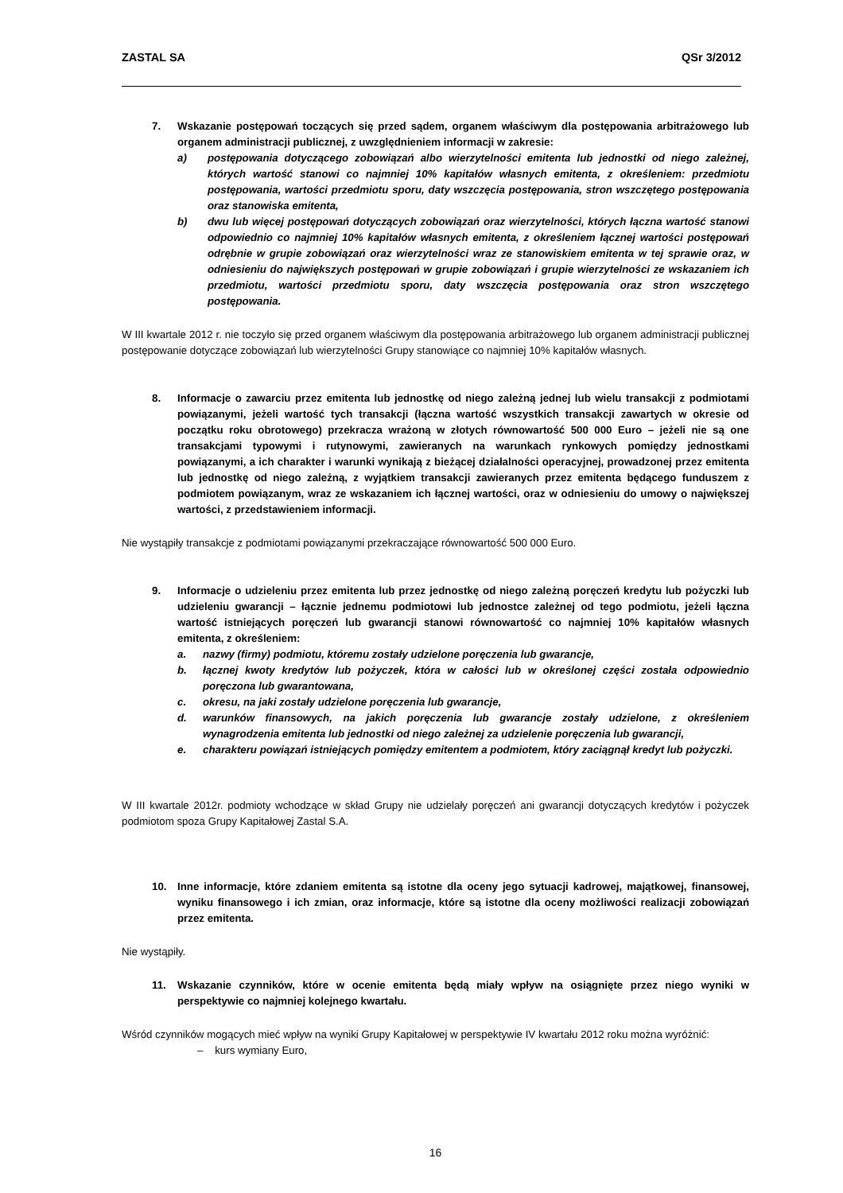ZASTAL SA QSr 3/2012
7. Wskazanie postępowań toczących się przed sądem, organem właściwym dla postępowania arbitrażowego lub organem administracji publicznej, z uwzględnieniem informacji w zakresie:
a) postępowania dotyczącego zobowiązań albo wierzytelności emitenta lub jednostki od niego zależnej, których wartość stanowi co najmniej 10% kapitałów własnych emitenta, z określeniem: przedmiotu postępowania, wartości przedmiotu sporu, daty wszczęcia postępowania, stron wszczętego postępowania oraz stanowiska emitenta,
b) dwu lub więcej postępowań dotyczących zobowiązań oraz wierzytelności, których łączna wartość stanowi odpowiednio co najmniej 10% kapitałów własnych emitenta, z określeniem łącznej wartości postępowań odrębnie w grupie zobowiązań oraz wierzytelności wraz ze stanowiskiem emitenta w tej sprawie oraz, w odniesieniu do największych postępowań w grupie zobowiązań i grupie wierzytelności ze wskazaniem ich przedmiotu, wartości przedmiotu sporu, daty wszczęcia postępowania oraz stron wszczętego postępowania.
W III kwartale 2012 r. nie toczyło się przed organem właściwym dla postępowania arbitrażowego lub organem administracji publicznej postępowanie dotyczące zobowiązań lub wierzytelności Grupy stanowiące co najmniej 10% kapitałów własnych.
8. Informacje o zawarciu przez emitenta lub jednostkę od niego zależną jednej lub wielu transakcji z podmiotami powiązanymi, jeżeli wartość tych transakcji (łączna wartość wszystkich transakcji zawartych w okresie od początku roku obrotowego) przekracza wrażoną w złotych równowartość 500 000 Euro – jeżeli nie są one transakcjami typowymi i rutynowymi, zawieranych na warunkach rynkowych pomiędzy jednostkami powiązanymi, a ich charakter i warunki wynikają z bieżącej działalności operacyjnej, prowadzonej przez emitenta lub jednostkę od niego zależną, z wyjątkiem transakcji zawieranych przez emitenta będącego funduszem z podmiotem powiązanym, wraz ze wskazaniem ich łącznej wartości, oraz w odniesieniu do umowy o największej wartości, z przedstawieniem informacji.
Nie wystąpiły transakcje z podmiotami powiązanymi przekraczające równowartość 500 000 Euro.
9. Informacje o udzieleniu przez emitenta lub przez jednostkę od niego zależną poręczeń kredytu lub pożyczki lub udzieleniu gwarancji – łącznie jednemu podmiotowi lub jednostce zależnej od tego podmiotu, jeżeli łączna wartość istniejących poręczeń lub gwarancji stanowi równowartość co najmniej 10% kapitałów własnych emitenta, z określeniem:
a. nazwy (firmy) podmiotu, któremu zostały udzielone poręczenia lub gwarancje,
b. łącznej kwoty kredytów lub pożyczek, która w całości lub w określonej części została odpowiednio poręczona lub gwarantowana,
c. okresu, na jaki zostały udzielone poręczenia lub gwarancje,
d. warunków finansowych, na jakich poręczenia lub gwarancje zostały udzielone, z określeniem wynagrodzenia emitenta lub jednostki od niego zależnej za udzielenie poręczenia lub gwarancji,
e. charakteru powiązań istniejących pomiędzy emitentem a podmiotem, który zaciągnął kredyt lub pożyczki.
W III kwartale 2012r. podmioty wchodzące w skład Grupy nie udzielały poręczeń ani gwarancji dotyczących kredytów i pożyczek podmiotom spoza Grupy Kapitałowej Zastal S.A.
10. Inne informacje, które zdaniem emitenta są istotne dla oceny jego sytuacji kadrowej, majątkowej, finansowej, wyniku finansowego i ich zmian, oraz informacje, które są istotne dla oceny możliwości realizacji zobowiązań przez emitenta.
Nie wystąpiły.
11. Wskazanie czynników, które w ocenie emitenta będą miały wpływ na osiągnięte przez niego wyniki w perspektywie co najmniej kolejnego kwartału.
Wśród czynników mogących mieć wpływ na wyniki Grupy Kapitałowej w perspektywie IV kwartału 2012 roku można wyróżnić:
– kurs wymiany Euro,
16